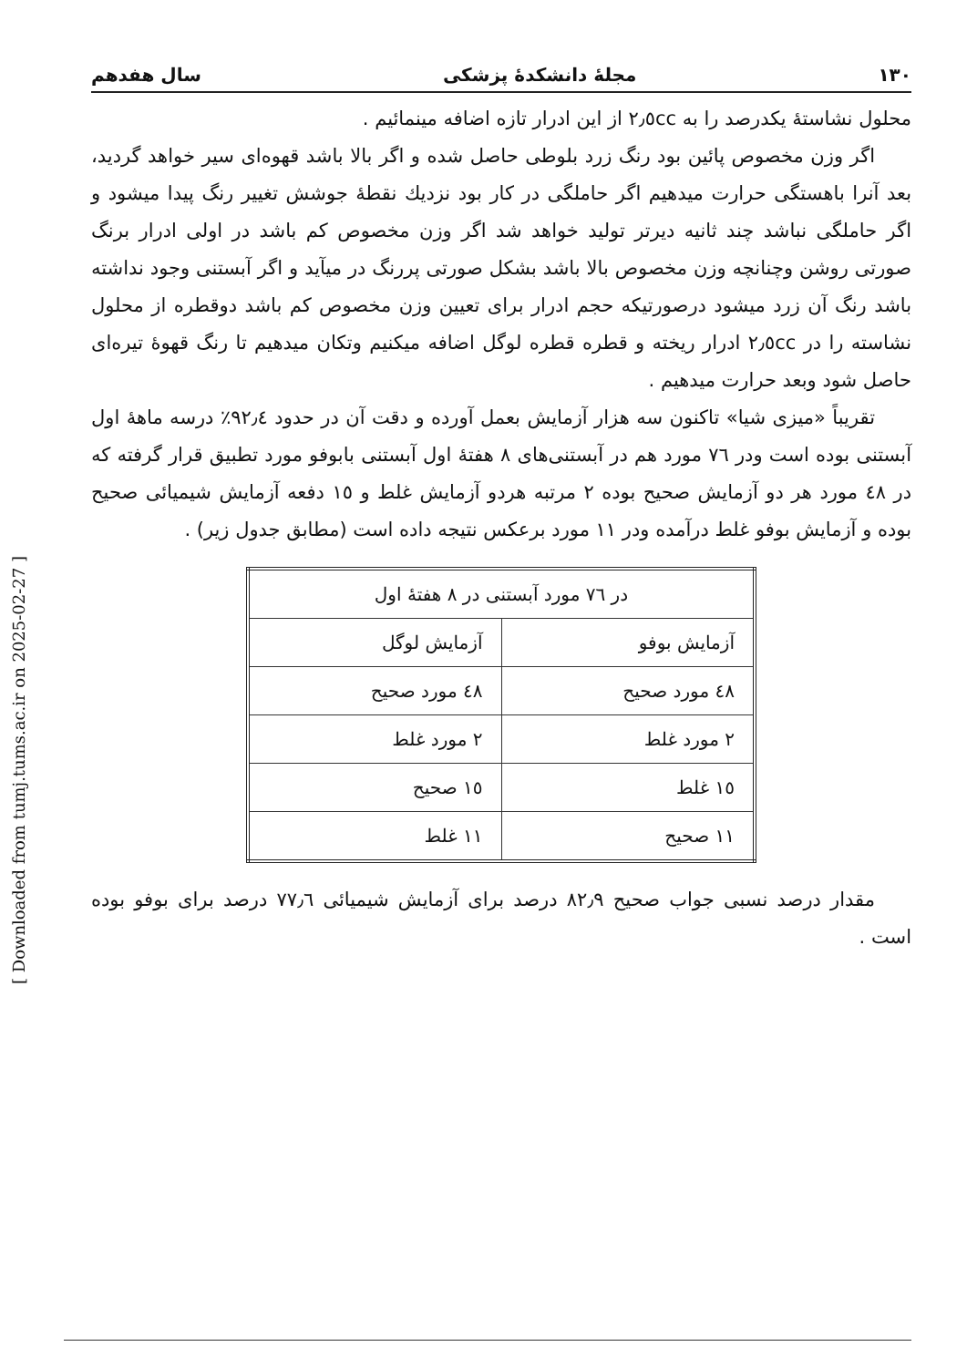[ Downloaded from tumj.tums.ac.ir on 2025-02-27 ]
١٣٠ مجلهٔ دانشکدهٔ پزشکی سال هفدهم
محلول نشاستهٔ یکدرصد را به ٢٫٥cc از این ادرار تازه اضافه مینمائیم .
اگر وزن مخصوص پائین بود رنگ زرد بلوطی حاصل شده و اگر بالا باشد قهوه‌ای سیر خواهد گردید، بعد آنرا باهستگی حرارت میدهیم اگر حاملگی در کار بود نزدیك نقطهٔ جوشش تغییر رنگ پیدا میشود و اگر حاملگی نباشد چند ثانیه دیرتر تولید خواهد شد اگر وزن مخصوص کم باشد در اولی ادرار برنگ صورتی روشن وچنانچه وزن مخصوص بالا باشد بشکل صورتی پررنگ در میآید و اگر آبستنی وجود نداشته باشد رنگ آن زرد میشود درصورتیکه حجم ادرار برای تعیین وزن مخصوص کم باشد دوقطره از محلول نشاسته را در ٢٫٥cc ادرار ریخته و قطره قطره لوگل اضافه میکنیم وتکان میدهیم تا رنگ قهوهٔ تیره‌ای حاصل شود وبعد حرارت میدهیم .
تقریباً «میزی شیا» تاکنون سه هزار آزمایش بعمل آورده و دقت آن در حدود ٩٢٫٤٪ درسه ماههٔ اول آبستنی بوده است ودر ٧٦ مورد هم در آبستنی‌های ٨ هفتهٔ اول آبستنی بابوفو مورد تطبیق قرار گرفته که در ٤٨ مورد هر دو آزمایش صحیح بوده ٢ مرتبه هردو آزمایش غلط و ١٥ دفعه آزمایش شیمیائی صحیح بوده و آزمایش بوفو غلط درآمده ودر ١١ مورد برعکس نتیجه داده است (مطابق جدول زیر) .
| در ٧٦ مورد آبستنی در ٨ هفتهٔ اول | |
| --- | --- |
| آزمایش بوفو | آزمایش لوگل |
| ٤٨ مورد صحیح | ٤٨ مورد صحیح |
| ٢ مورد غلط | ٢ مورد غلط |
| ١٥ غلط | ١٥ صحیح |
| ١١ صحیح | ١١ غلط |
مقدار درصد نسبی جواب صحیح ٨٢٫٩ درصد برای آزمایش شیمیائی ٧٧٫٦ درصد برای بوفو بوده است .